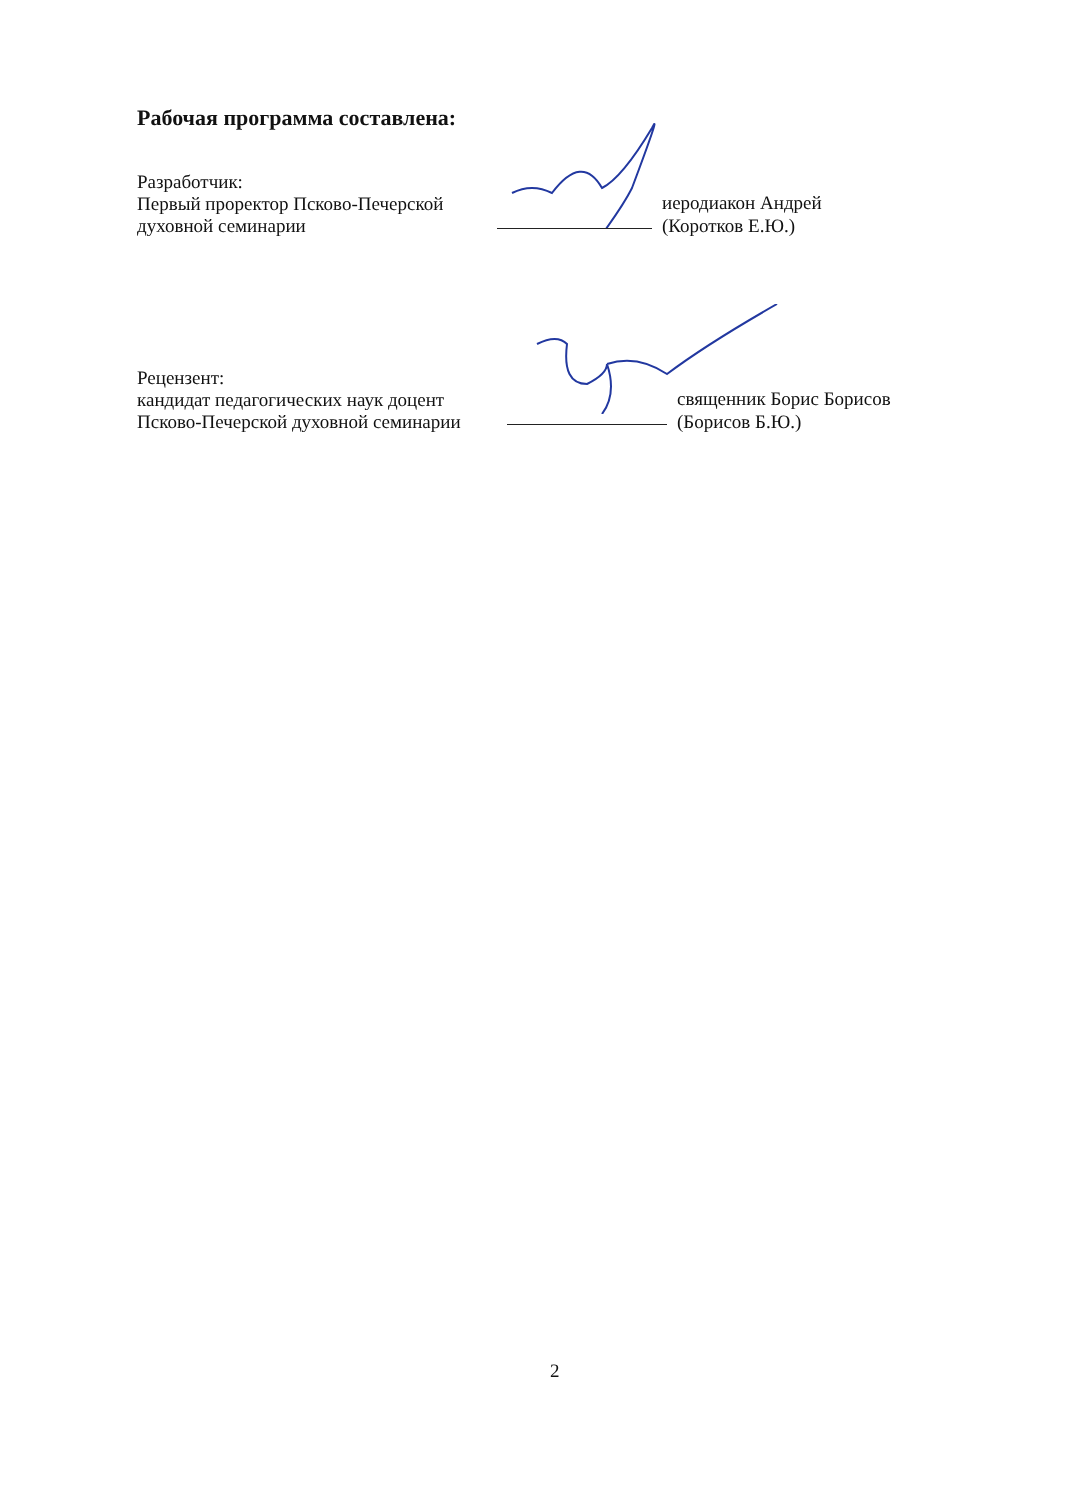Рабочая программа составлена:
Разработчик:
Первый проректор Псково-Печерской
духовной семинарии
иеродиакон Андрей
(Коротков Е.Ю.)
Рецензент:
кандидат педагогических наук доцент
Псково-Печерской духовной семинарии
священник Борис Борисов
(Борисов Б.Ю.)
2